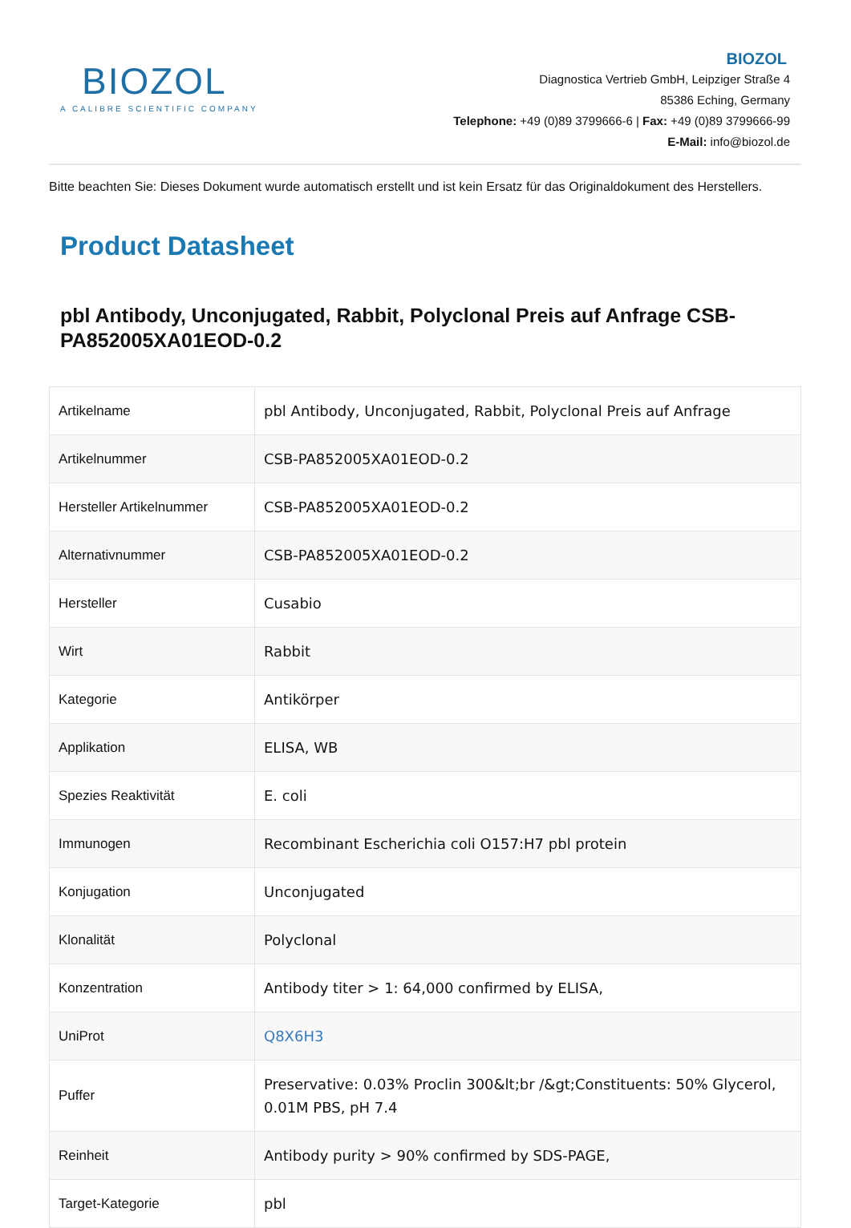BIOZOL
A CALIBRE SCIENTIFIC COMPANY
BIOZOL
Diagnostica Vertrieb GmbH, Leipziger Straße 4
85386 Eching, Germany
Telephone: +49 (0)89 3799666-6 | Fax: +49 (0)89 3799666-99
E-Mail: info@biozol.de
Bitte beachten Sie: Dieses Dokument wurde automatisch erstellt und ist kein Ersatz für das Originaldokument des Herstellers.
Product Datasheet
pbl Antibody, Unconjugated, Rabbit, Polyclonal Preis auf Anfrage CSB-PA852005XA01EOD-0.2
| Artikelname | pbl Antibody, Unconjugated, Rabbit, Polyclonal Preis auf Anfrage |
| Artikelnummer | CSB-PA852005XA01EOD-0.2 |
| Hersteller Artikelnummer | CSB-PA852005XA01EOD-0.2 |
| Alternativnummer | CSB-PA852005XA01EOD-0.2 |
| Hersteller | Cusabio |
| Wirt | Rabbit |
| Kategorie | Antikörper |
| Applikation | ELISA, WB |
| Spezies Reaktivität | E. coli |
| Immunogen | Recombinant Escherichia coli O157:H7 pbl protein |
| Konjugation | Unconjugated |
| Klonalität | Polyclonal |
| Konzentration | Antibody titer > 1: 64,000 confirmed by ELISA, |
| UniProt | Q8X6H3 |
| Puffer | Preservative: 0.03% Proclin 300&lt;br /&gt;Constituents: 50% Glycerol, 0.01M PBS, pH 7.4 |
| Reinheit | Antibody purity > 90% confirmed by SDS-PAGE, |
| Target-Kategorie | pbl |